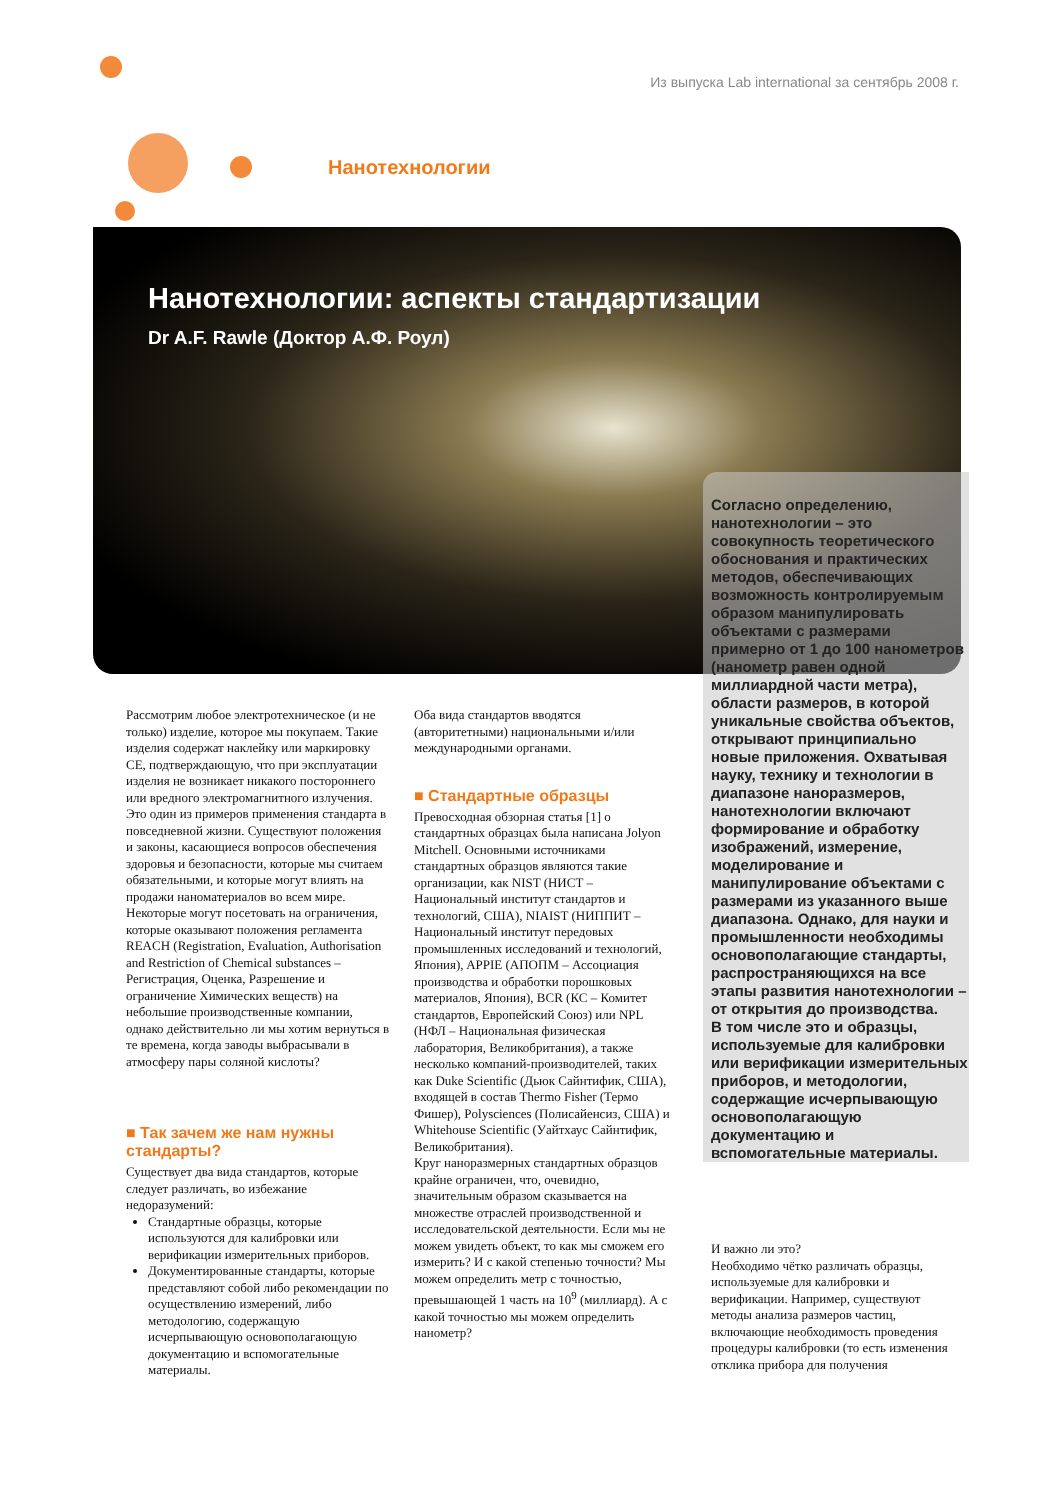Из выпуска Lab international за сентябрь 2008 г.
Нанотехнологии
Нанотехнологии: аспекты стандартизации
Dr A.F. Rawle (Доктор А.Ф. Роул)
Согласно определению, нанотехнологии – это совокупность теоретического обоснования и практических методов, обеспечивающих возможность контролируемым образом манипулировать объектами с размерами примерно от 1 до 100 нанометров (нанометр равен одной миллиардной части метра), области размеров, в которой уникальные свойства объектов, открывают принципиально новые приложения. Охватывая науку, технику и технологии в диапазоне наноразмеров, нанотехнологии включают формирование и обработку изображений, измерение, моделирование и манипулирование объектами с размерами из указанного выше диапазона. Однако, для науки и промышленности необходимы основополагающие стандарты, распространяющихся на все этапы развития нанотехнологии – от открытия до производства.
В том числе это и образцы, используемые для калибровки или верификации измерительных приборов, и методологии, содержащие исчерпывающую основополагающую документацию и вспомогательные материалы.
Рассмотрим любое электротехническое (и не только) изделие, которое мы покупаем. Такие изделия содержат наклейку или маркировку CE, подтверждающую, что при эксплуатации изделия не возникает никакого постороннего или вредного электромагнитного излучения. Это один из примеров применения стандарта в повседневной жизни. Существуют положения и законы, касающиеся вопросов обеспечения здоровья и безопасности, которые мы считаем обязательными, и которые могут влиять на продажи наноматериалов во всем мире. Некоторые могут посетовать на ограничения, которые оказывают положения регламента REACH (Registration, Evaluation, Authorisation and Restriction of Chemical substances – Регистрация, Оценка, Разрешение и ограничение Химических веществ) на небольшие производственные компании, однако действительно ли мы хотим вернуться в те времена, когда заводы выбрасывали в атмосферу пары соляной кислоты?
■ Так зачем же нам нужны стандарты?
Существует два вида стандартов, которые следует различать, во избежание недоразумений:
Стандартные образцы, которые используются для калибровки или верификации измерительных приборов.
Документированные стандарты, которые представляют собой либо рекомендации по осуществлению измерений, либо методологию, содержащую исчерпывающую основополагающую документацию и вспомогательные материалы.
Оба вида стандартов вводятся (авторитетными) национальными и/или международными органами.
■ Стандартные образцы
Превосходная обзорная статья [1] о стандартных образцах была написана Jolyon Mitchell. Основными источниками стандартных образцов являются такие организации, как NIST (НИСТ – Национальный институт стандартов и технологий, США), NIAIST (НИППИТ – Национальный институт передовых промышленных исследований и технологий, Япония), APPIE (АПОПМ – Ассоциация производства и обработки порошковых материалов, Япония), BCR (КС – Комитет стандартов, Европейский Союз) или NPL (НФЛ – Национальная физическая лаборатория, Великобритания), а также несколько компаний-производителей, таких как Duke Scientific (Дьюк Сайнтифик, США), входящей в состав Thermo Fisher (Термо Фишер), Polysciences (Полисайенсиз, США) и Whitehouse Scientific (Уайтхаус Сайнтифик, Великобритания).
Круг наноразмерных стандартных образцов крайне ограничен, что, очевидно, значительным образом сказывается на множестве отраслей производственной и исследовательской деятельности. Если мы не можем увидеть объект, то как мы сможем его измерить? И с какой степенью точности? Мы можем определить метр с точностью, превышающей 1 часть на 10<sup>9</sup> (миллиард). А с какой точностью мы можем определить нанометр?
И важно ли это?
Необходимо чётко различать образцы, используемые для калибровки и верификации. Например, существуют методы анализа размеров частиц, включающие необходимость проведения процедуры калибровки (то есть изменения отклика прибора для получения